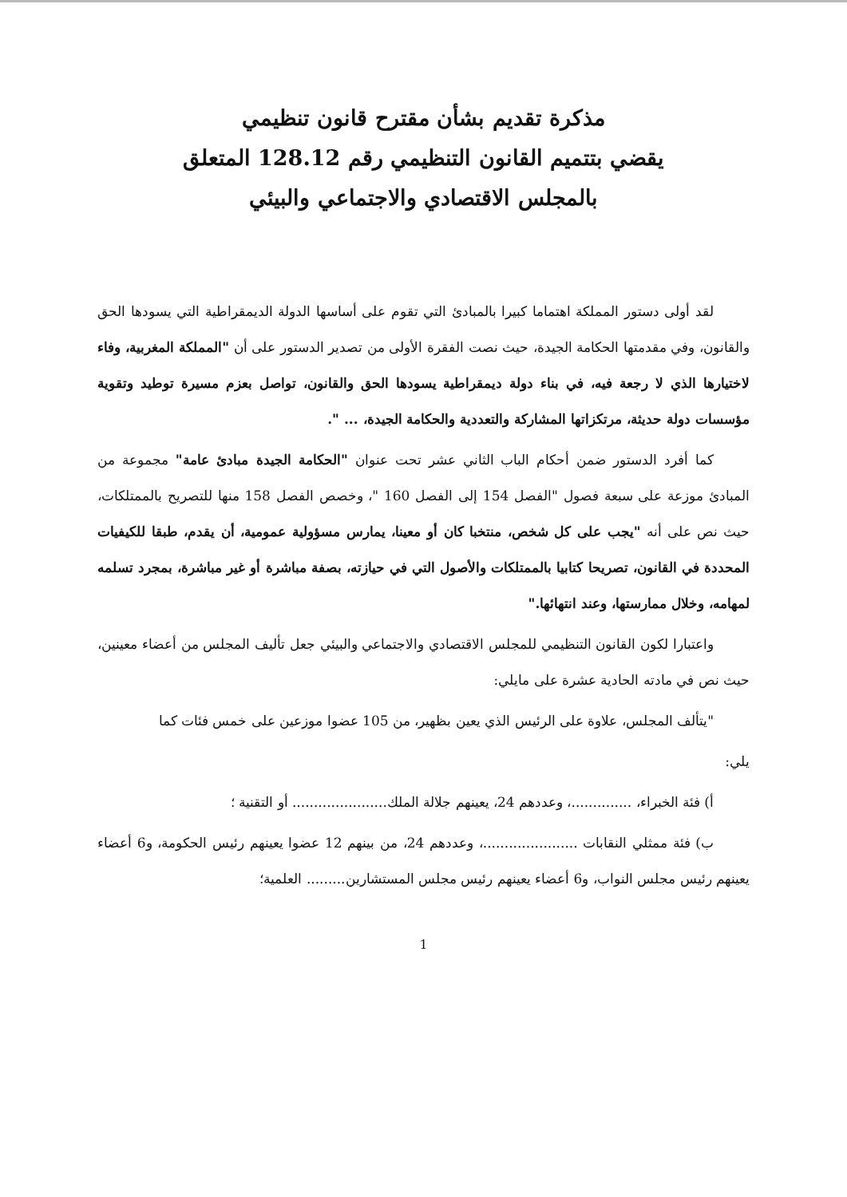مذكرة تقديم بشأن مقترح قانون تنظيمي
يقضي بتتميم القانون التنظيمي رقم 128.12 المتعلق
بالمجلس الاقتصادي والاجتماعي والبيئي
لقد أولى دستور المملكة اهتماما كبيرا بالمبادئ التي تقوم على أساسها الدولة الديمقراطية التي يسودها الحق والقانون، وفي مقدمتها الحكامة الجيدة، حيث نصت الفقرة الأولى من تصدير الدستور على أن "المملكة المغربية، وفاء لاختيارها الذي لا رجعة فيه، في بناء دولة ديمقراطية يسودها الحق والقانون، تواصل بعزم مسيرة توطيد وتقوية مؤسسات دولة حديثة، مرتكزاتها المشاركة والتعددية والحكامة الجيدة، ... ".
كما أفرد الدستور ضمن أحكام الباب الثاني عشر تحت عنوان "الحكامة الجيدة مبادئ عامة" مجموعة من المبادئ موزعة على سبعة فصول "الفصل 154 إلى الفصل 160 "، وخصص الفصل 158 منها للتصريح بالممتلكات، حيث نص على أنه "يجب على كل شخص، منتخبا كان أو معينا، يمارس مسؤولية عمومية، أن يقدم، طبقا للكيفيات المحددة في القانون، تصريحا كتابيا بالممتلكات والأصول التي في حيازته، بصفة مباشرة أو غير مباشرة، بمجرد تسلمه لمهامه، وخلال ممارستها، وعند انتهائها."
واعتبارا لكون القانون التنظيمي للمجلس الاقتصادي والاجتماعي والبيئي جعل تأليف المجلس من أعضاء معينين، حيث نص في مادته الحادية عشرة على مايلي:
"يتألف المجلس، علاوة على الرئيس الذي يعين بظهير، من 105 عضوا موزعين على خمس فئات كما
يلي:
أ) فئة الخبراء، ..............، وعددهم 24، يعينهم جلالة الملك...................... أو التقنية ؛
ب) فئة ممثلي النقابات ......................، وعددهم 24، من بينهم 12 عضوا يعينهم رئيس الحكومة، و6 أعضاء يعينهم رئيس مجلس النواب، و6 أعضاء يعينهم رئيس مجلس المستشارين......... العلمية؛
1